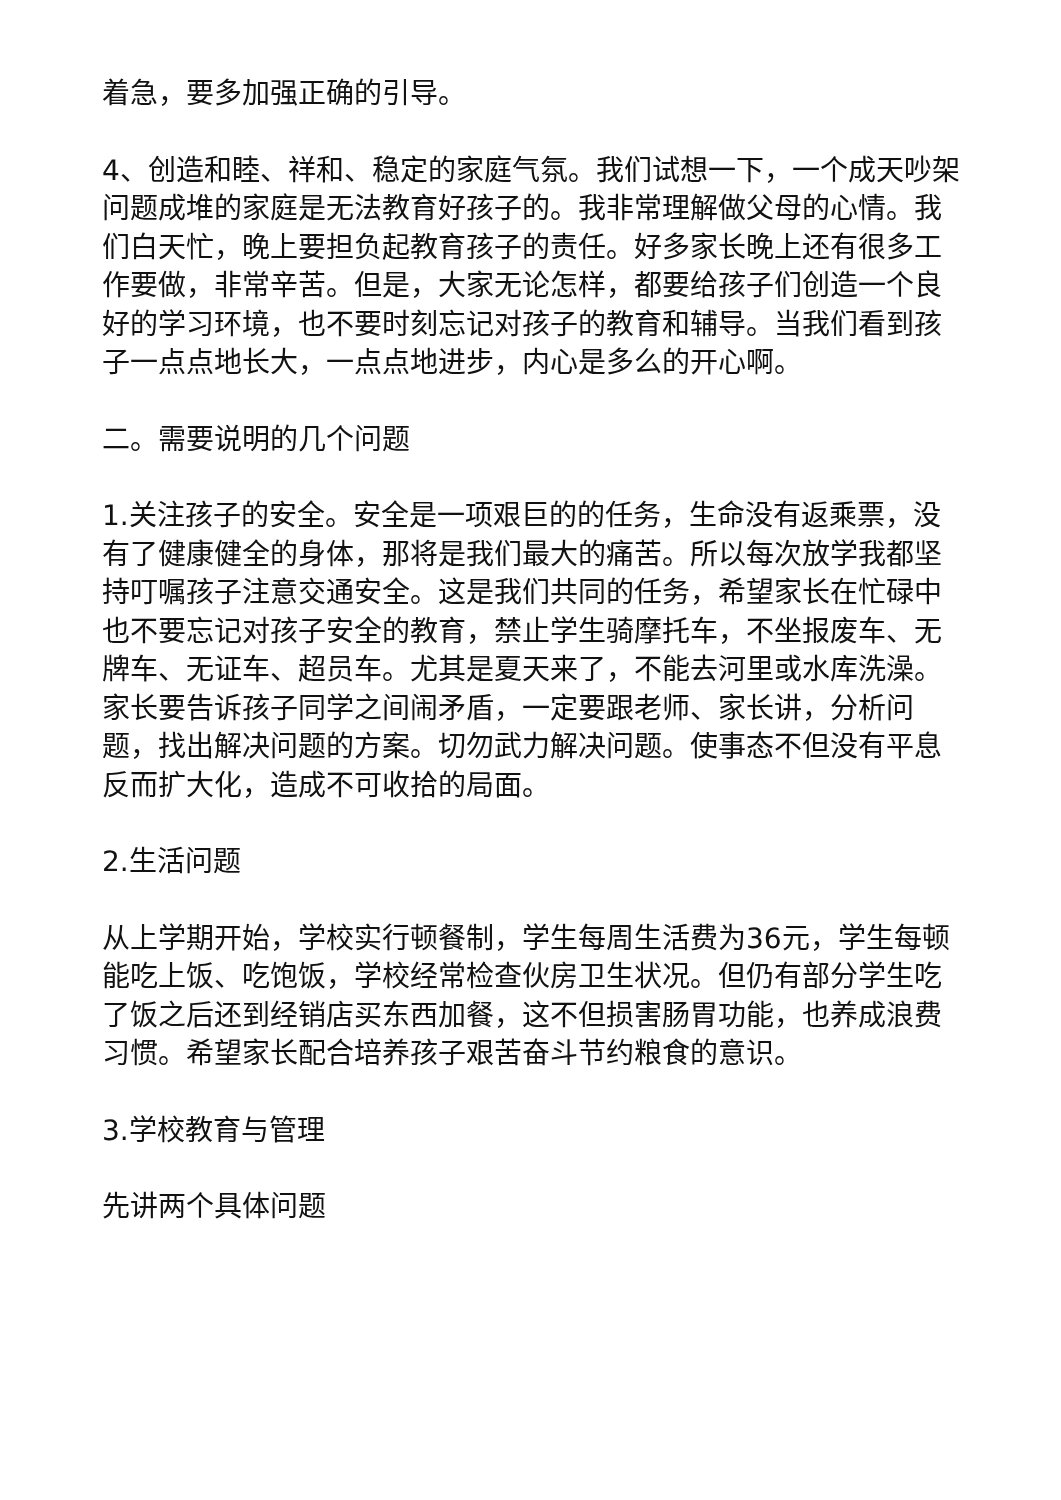着急，要多加强正确的引导。
4、创造和睦、祥和、稳定的家庭气氛。我们试想一下，一个成天吵架问题成堆的家庭是无法教育好孩子的。我非常理解做父母的心情。我们白天忙，晚上要担负起教育孩子的责任。好多家长晚上还有很多工作要做，非常辛苦。但是，大家无论怎样，都要给孩子们创造一个良好的学习环境，也不要时刻忘记对孩子的教育和辅导。当我们看到孩子一点点地长大，一点点地进步，内心是多么的开心啊。
二。需要说明的几个问题
1.关注孩子的安全。安全是一项艰巨的的任务，生命没有返乘票，没有了健康健全的身体，那将是我们最大的痛苦。所以每次放学我都坚持叮嘱孩子注意交通安全。这是我们共同的任务，希望家长在忙碌中也不要忘记对孩子安全的教育，禁止学生骑摩托车，不坐报废车、无牌车、无证车、超员车。尤其是夏天来了，不能去河里或水库洗澡。家长要告诉孩子同学之间闹矛盾，一定要跟老师、家长讲，分析问题，找出解决问题的方案。切勿武力解决问题。使事态不但没有平息反而扩大化，造成不可收拾的局面。
2.生活问题
从上学期开始，学校实行顿餐制，学生每周生活费为36元，学生每顿能吃上饭、吃饱饭，学校经常检查伙房卫生状况。但仍有部分学生吃了饭之后还到经销店买东西加餐，这不但损害肠胃功能，也养成浪费习惯。希望家长配合培养孩子艰苦奋斗节约粮食的意识。
3.学校教育与管理
先讲两个具体问题